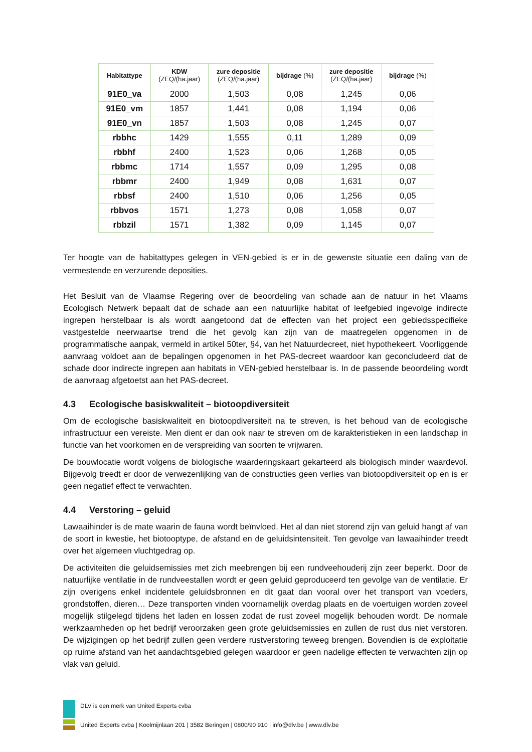| Habitattype | KDW (ZEQ/(ha.jaar) | zure depositie (ZEQ/(ha.jaar) | bijdrage (%) | zure depositie (ZEQ/(ha.jaar) | bijdrage (%) |
| --- | --- | --- | --- | --- | --- |
| 91E0_va | 2000 | 1,503 | 0,08 | 1,245 | 0,06 |
| 91E0_vm | 1857 | 1,441 | 0,08 | 1,194 | 0,06 |
| 91E0_vn | 1857 | 1,503 | 0,08 | 1,245 | 0,07 |
| rbbhc | 1429 | 1,555 | 0,11 | 1,289 | 0,09 |
| rbbhf | 2400 | 1,523 | 0,06 | 1,268 | 0,05 |
| rbbmc | 1714 | 1,557 | 0,09 | 1,295 | 0,08 |
| rbbmr | 2400 | 1,949 | 0,08 | 1,631 | 0,07 |
| rbbsf | 2400 | 1,510 | 0,06 | 1,256 | 0,05 |
| rbbvos | 1571 | 1,273 | 0,08 | 1,058 | 0,07 |
| rbbzil | 1571 | 1,382 | 0,09 | 1,145 | 0,07 |
Ter hoogte van de habitattypes gelegen in VEN-gebied is er in de gewenste situatie een daling van de vermestende en verzurende deposities.
Het Besluit van de Vlaamse Regering over de beoordeling van schade aan de natuur in het Vlaams Ecologisch Netwerk bepaalt dat de schade aan een natuurlijke habitat of leefgebied ingevolge indirecte ingrepen herstelbaar is als wordt aangetoond dat de effecten van het project een gebiedsspecifieke vastgestelde neerwaartse trend die het gevolg kan zijn van de maatregelen opgenomen in de programmatische aanpak, vermeld in artikel 50ter, §4, van het Natuurdecreet, niet hypothekeert. Voorliggende aanvraag voldoet aan de bepalingen opgenomen in het PAS-decreet waardoor kan geconcludeerd dat de schade door indirecte ingrepen aan habitats in VEN-gebied herstelbaar is. In de passende beoordeling wordt de aanvraag afgetoetst aan het PAS-decreet.
4.3 Ecologische basiskwaliteit – biotoopdiversiteit
Om de ecologische basiskwaliteit en biotoopdiversiteit na te streven, is het behoud van de ecologische infrastructuur een vereiste. Men dient er dan ook naar te streven om de karakteristieken in een landschap in functie van het voorkomen en de verspreiding van soorten te vrijwaren.
De bouwlocatie wordt volgens de biologische waarderingskaart gekarteerd als biologisch minder waardevol. Bijgevolg treedt er door de verwezenlijking van de constructies geen verlies van biotoopdiversiteit op en is er geen negatief effect te verwachten.
4.4 Verstoring – geluid
Lawaaihinder is de mate waarin de fauna wordt beïnvloed. Het al dan niet storend zijn van geluid hangt af van de soort in kwestie, het biotooptype, de afstand en de geluidsintensiteit. Ten gevolge van lawaaihinder treedt over het algemeen vluchtgedrag op.
De activiteiten die geluidsemissies met zich meebrengen bij een rundveehouderij zijn zeer beperkt. Door de natuurlijke ventilatie in de rundveestallen wordt er geen geluid geproduceerd ten gevolge van de ventilatie. Er zijn overigens enkel incidentele geluidsbronnen en dit gaat dan vooral over het transport van voeders, grondstoffen, dieren… Deze transporten vinden voornamelijk overdag plaats en de voertuigen worden zoveel mogelijk stilgelegd tijdens het laden en lossen zodat de rust zoveel mogelijk behouden wordt. De normale werkzaamheden op het bedrijf veroorzaken geen grote geluidsemissies en zullen de rust dus niet verstoren. De wijzigingen op het bedrijf zullen geen verdere rustverstoring teweeg brengen. Bovendien is de exploitatie op ruime afstand van het aandachtsgebied gelegen waardoor er geen nadelige effecten te verwachten zijn op vlak van geluid.
DLV is een merk van United Experts cvba
United Experts cvba | Koolmijnlaan 201 | 3582 Beringen | 0800/90 910 | info@dlv.be | www.dlv.be